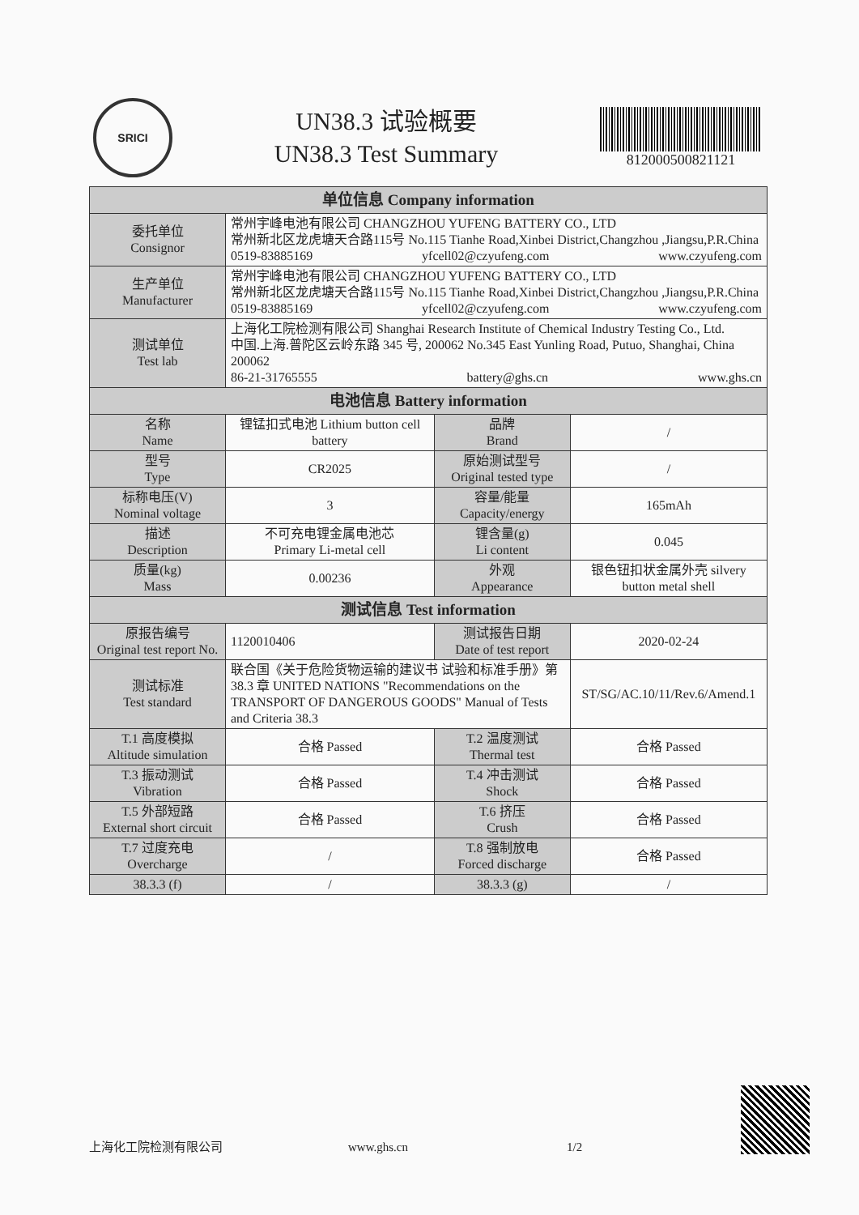SRICI
UN38.3 试验概要
UN38.3 Test Summary
812000500821121
| 单位信息 Company information | | | |
| --- | --- | --- | --- |
| 委托单位 Consignor | 常州宇峰电池有限公司 CHANGZHOU YUFENG BATTERY CO., LTD 常州新北区龙虎塘天合路115号 No.115 Tianhe Road,Xinbei District,Changzhou ,Jiangsu,P.R.China 0519-83885169 yfcell02@czyufeng.com www.czyufeng.com | | |
| 生产单位 Manufacturer | 常州宇峰电池有限公司 CHANGZHOU YUFENG BATTERY CO., LTD 常州新北区龙虎塘天合路115号 No.115 Tianhe Road,Xinbei District,Changzhou ,Jiangsu,P.R.China 0519-83885169 yfcell02@czyufeng.com www.czyufeng.com | | |
| 测试单位 Test lab | 上海化工院检测有限公司 Shanghai Research Institute of Chemical Industry Testing Co., Ltd. 中国.上海.普陀区云岭东路 345 号, 200062 No.345 East Yunling Road, Putuo, Shanghai, China 200062 86-21-31765555 battery@ghs.cn www.ghs.cn | | |
| 电池信息 Battery information | | | |
| 名称 Name | 锂锰扣式电池 Lithium button cell battery | 品牌 Brand | / |
| 型号 Type | CR2025 | 原始测试型号 Original tested type | / |
| 标称电压(V) Nominal voltage | 3 | 容量/能量 Capacity/energy | 165mAh |
| 描述 Description | 不可充电锂金属电池芯 Primary Li-metal cell | 锂含量(g) Li content | 0.045 |
| 质量(kg) Mass | 0.00236 | 外观 Appearance | 银色钮扣状金属外壳 silvery button metal shell |
| 测试信息 Test information | | | |
| 原报告编号 Original test report No. | 1120010406 | 测试报告日期 Date of test report | 2020-02-24 |
| 测试标准 Test standard | 联合国《关于危险货物运输的建议书 试验和标准手册》第 38.3 章 UNITED NATIONS "Recommendations on the TRANSPORT OF DANGEROUS GOODS" Manual of Tests and Criteria 38.3 | | ST/SG/AC.10/11/Rev.6/Amend.1 |
| T.1 高度模拟 Altitude simulation | 合格 Passed | T.2 温度测试 Thermal test | 合格 Passed |
| T.3 振动测试 Vibration | 合格 Passed | T.4 冲击测试 Shock | 合格 Passed |
| T.5 外部短路 External short circuit | 合格 Passed | T.6 挤压 Crush | 合格 Passed |
| T.7 过度充电 Overcharge | / | T.8 强制放电 Forced discharge | 合格 Passed |
| 38.3.3 (f) | / | 38.3.3 (g) | / |
上海化工院检测有限公司 www.ghs.cn 1/2